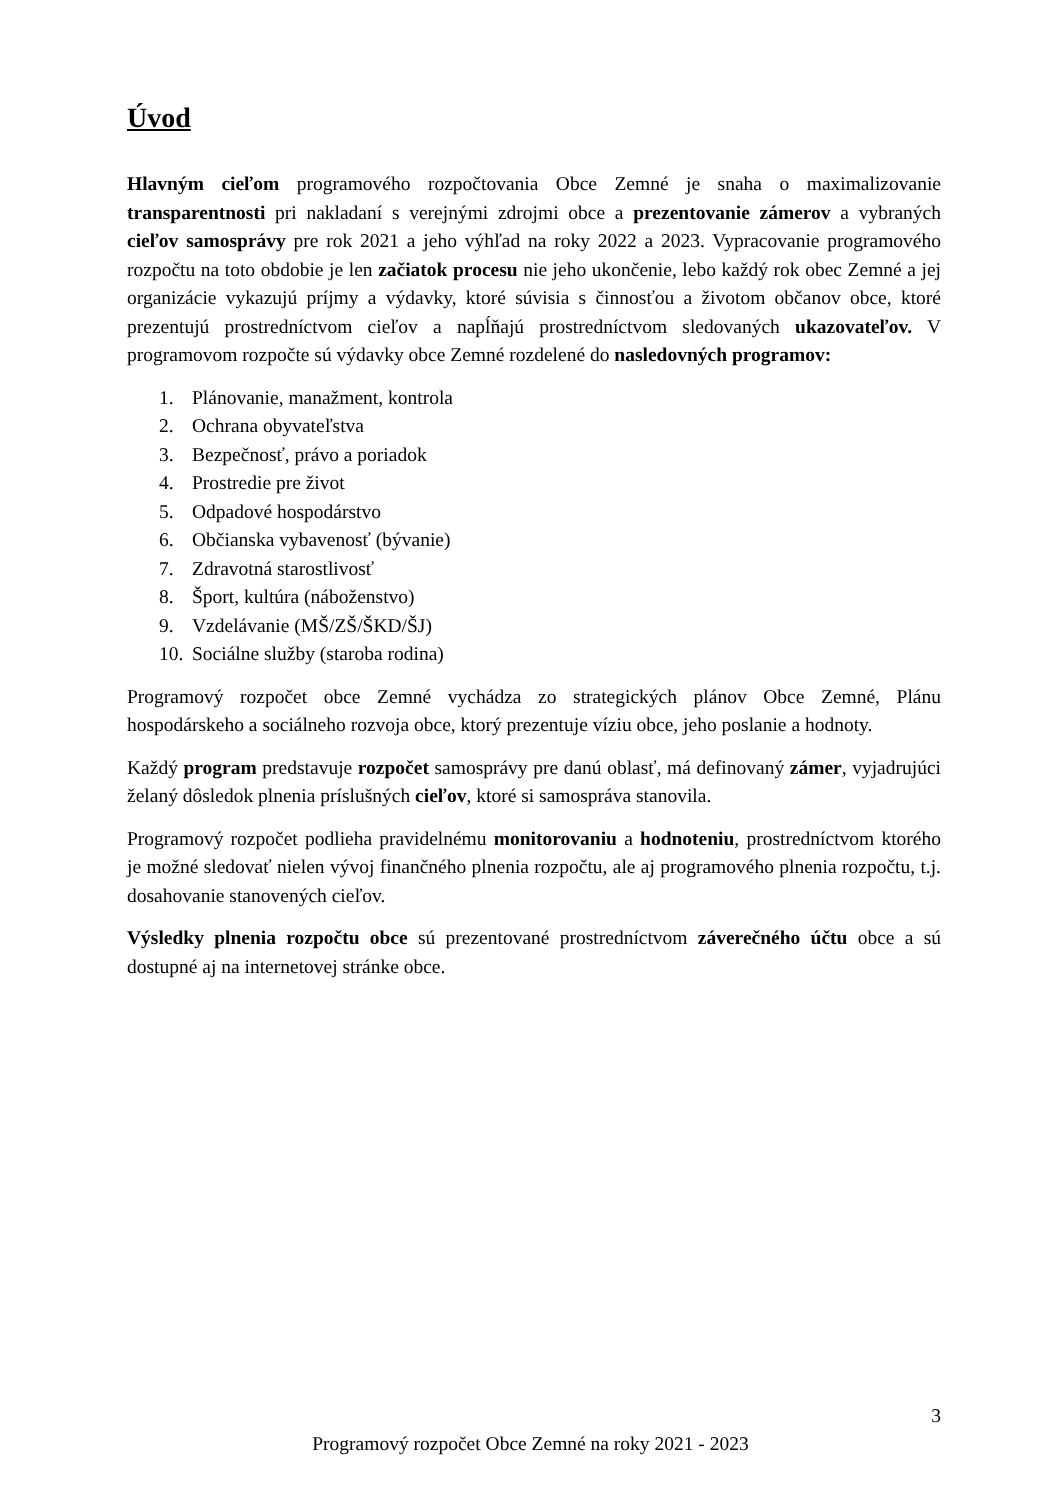Úvod
Hlavným cieľom programového rozpočtovania Obce Zemné je snaha o maximalizovanie transparentnosti pri nakladaní s verejnými zdrojmi obce a prezentovanie zámerov a vybraných cieľov samosprávy pre rok 2021 a jeho výhľad na roky 2022 a 2023. Vypracovanie programového rozpočtu na toto obdobie je len začiatok procesu nie jeho ukončenie, lebo každý rok obec Zemné a jej organizácie vykazujú príjmy a výdavky, ktoré súvisia s činnosťou a životom občanov obce, ktoré prezentujú prostredníctvom cieľov a napĺňajú prostredníctvom sledovaných ukazovateľov. V programovom rozpočte sú výdavky obce Zemné rozdelené do nasledovných programov:
1. Plánovanie, manažment, kontrola
2. Ochrana obyvateľstva
3. Bezpečnosť, právo a poriadok
4. Prostredie pre život
5. Odpadové hospodárstvo
6. Občianska vybavenosť (bývanie)
7. Zdravotná starostlivosť
8. Šport, kultúra (náboženstvo)
9. Vzdelávanie (MŠ/ZŠ/ŠKD/ŠJ)
10. Sociálne služby (staroba rodina)
Programový rozpočet obce Zemné vychádza zo strategických plánov Obce Zemné, Plánu hospodárskeho a sociálneho rozvoja obce, ktorý prezentuje víziu obce, jeho poslanie a hodnoty.
Každý program predstavuje rozpočet samosprávy pre danú oblasť, má definovaný zámer, vyjadrujúci želaný dôsledok plnenia príslušných cieľov, ktoré si samospráva stanovila.
Programový rozpočet podlieha pravidelnému monitorovaniu a hodnoteniu, prostredníctvom ktorého je možné sledovať nielen vývoj finančného plnenia rozpočtu, ale aj programového plnenia rozpočtu, t.j. dosahovanie stanovených cieľov.
Výsledky plnenia rozpočtu obce sú prezentované prostredníctvom záverečného účtu obce a sú dostupné aj na internetovej stránke obce.
3
Programový rozpočet Obce Zemné na roky 2021 - 2023